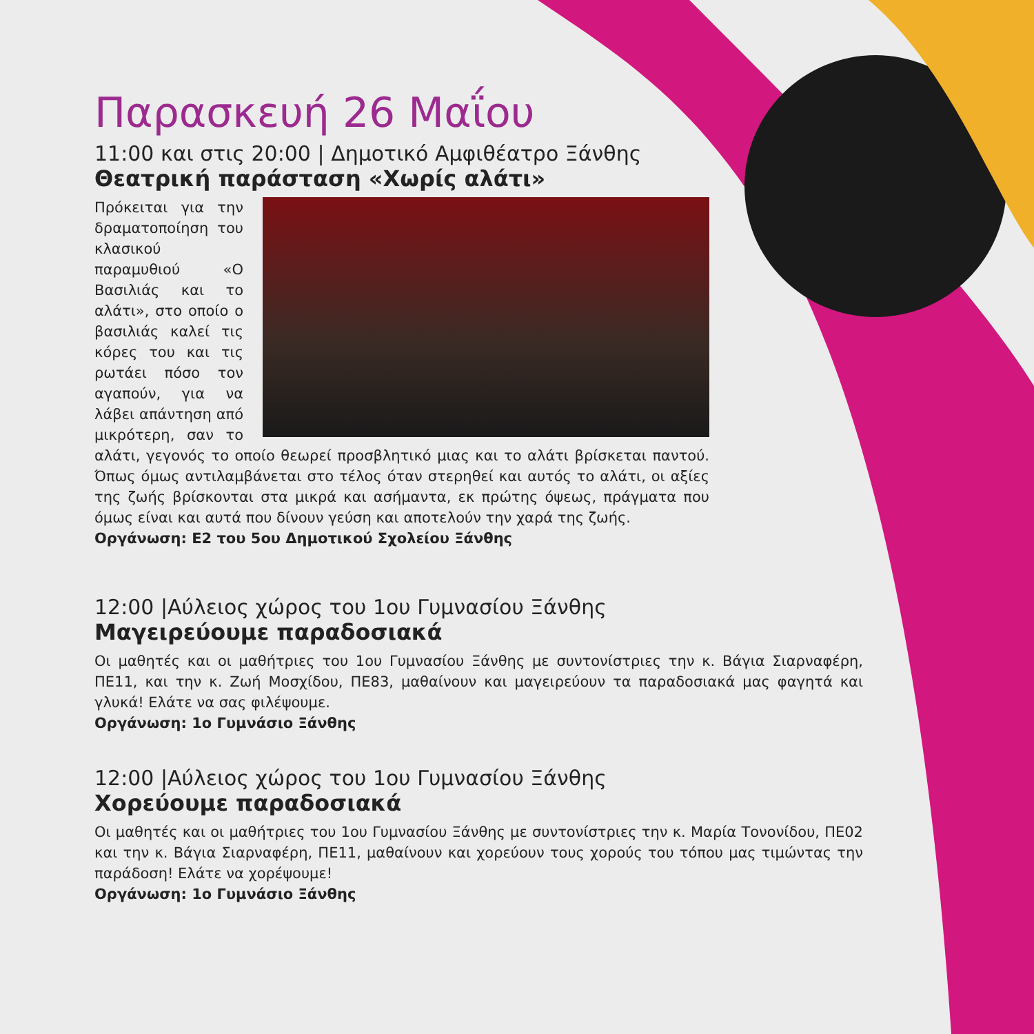Παρασκευή 26 Μαΐου
11:00 και στις 20:00 | Δημοτικό Αμφιθέατρο Ξάνθης
Θεατρική παράσταση «Χωρίς αλάτι»
Πρόκειται για την δραματοποίηση του κλασικού παραμυθιού «Ο Βασιλιάς και το αλάτι», στο οποίο ο βασιλιάς καλεί τις κόρες του και τις ρωτάει πόσο τον αγαπούν, για να λάβει απάντηση από μικρότερη, σαν το αλάτι, γεγονός το οποίο θεωρεί προσβλητικό μιας και το αλάτι βρίσκεται παντού. Όπως όμως αντιλαμβάνεται στο τέλος όταν στερηθεί και αυτός το αλάτι, οι αξίες της ζωής βρίσκονται στα μικρά και ασήμαντα, εκ πρώτης όψεως, πράγματα που όμως είναι και αυτά που δίνουν γεύση και αποτελούν την χαρά της ζωής.
Οργάνωση: Ε2 του 5ου Δημοτικού Σχολείου Ξάνθης
12:00 |Αύλειος χώρος του 1ου Γυμνασίου Ξάνθης
Μαγειρεύουμε παραδοσιακά
Οι μαθητές και οι μαθήτριες του 1ου Γυμνασίου Ξάνθης με συντονίστριες την κ. Βάγια Σιαρναφέρη, ΠΕ11, και την κ. Ζωή Μοσχίδου, ΠΕ83, μαθαίνουν και μαγειρεύουν τα παραδοσιακά μας φαγητά και γλυκά! Ελάτε να σας φιλέψουμε.
Οργάνωση: 1ο Γυμνάσιο Ξάνθης
12:00 |Αύλειος χώρος του 1ου Γυμνασίου Ξάνθης
Χορεύουμε παραδοσιακά
Οι μαθητές και οι μαθήτριες του 1ου Γυμνασίου Ξάνθης με συντονίστριες την κ. Μαρία Τονονίδου, ΠΕ02 και την κ. Βάγια Σιαρναφέρη, ΠΕ11, μαθαίνουν και χορεύουν τους χορούς του τόπου μας τιμώντας την παράδοση! Ελάτε να χορέψουμε!
Οργάνωση: 1ο Γυμνάσιο Ξάνθης